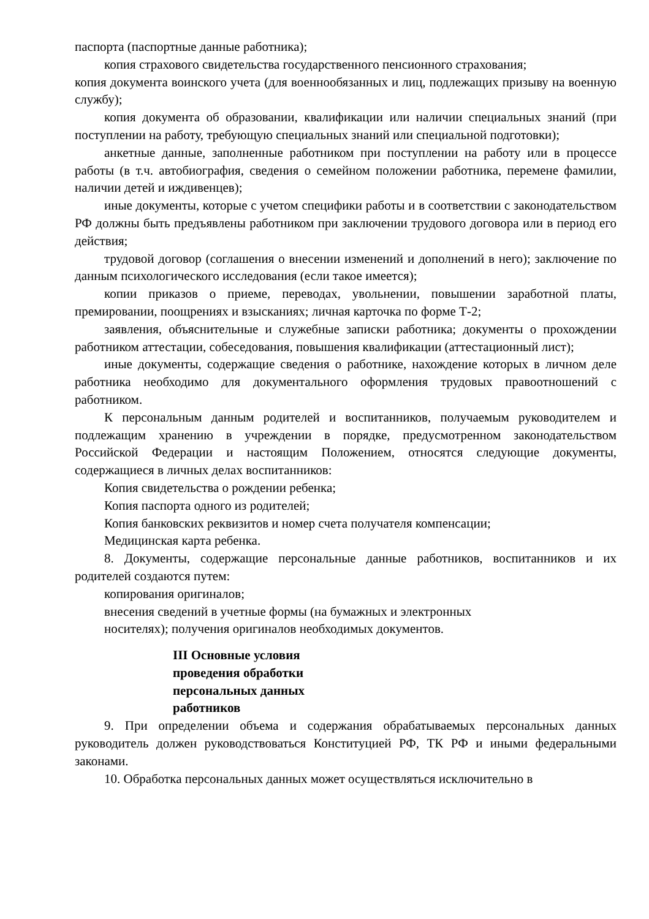паспорта (паспортные данные работника);
копия страхового свидетельства государственного пенсионного страхования;
копия документа воинского учета (для военнообязанных и лиц, подлежащих призыву на военную службу);
копия документа об образовании, квалификации или наличии специальных знаний (при поступлении на работу, требующую специальных знаний или специальной подготовки);
анкетные данные, заполненные работником при поступлении на работу или в процессе работы (в т.ч. автобиография, сведения о семейном положении работника, перемене фамилии, наличии детей и иждивенцев);
иные документы, которые с учетом специфики работы и в соответствии с законодательством РФ должны быть предъявлены работником при заключении трудового договора или в период его действия;
трудовой договор (соглашения о внесении изменений и дополнений в него); заключение по данным психологического исследования (если такое имеется);
копии приказов о приеме, переводах, увольнении, повышении заработной платы, премировании, поощрениях и взысканиях; личная карточка по форме Т-2;
заявления, объяснительные и служебные записки работника; документы о прохождении работником аттестации, собеседования, повышения квалификации (аттестационный лист);
иные документы, содержащие сведения о работнике, нахождение которых в личном деле работника необходимо для документального оформления трудовых правоотношений с работником.
К персональным данным родителей и воспитанников, получаемым руководителем и подлежащим хранению в учреждении в порядке, предусмотренном законодательством Российской Федерации и настоящим Положением, относятся следующие документы, содержащиеся в личных делах воспитанников:
Копия свидетельства о рождении ребенка;
Копия паспорта одного из родителей;
Копия банковских реквизитов и номер счета получателя компенсации;
Медицинская карта ребенка.
8. Документы, содержащие персональные данные работников, воспитанников и их родителей создаются путем:
копирования оригиналов;
внесения сведений в учетные формы (на бумажных и электронных
носителях); получения оригиналов необходимых документов.
III Основные условия проведения обработки персональных данных работников
9. При определении объема и содержания обрабатываемых персональных данных руководитель должен руководствоваться Конституцией РФ, ТК РФ и иными федеральными законами.
10. Обработка персональных данных может осуществляться исключительно в